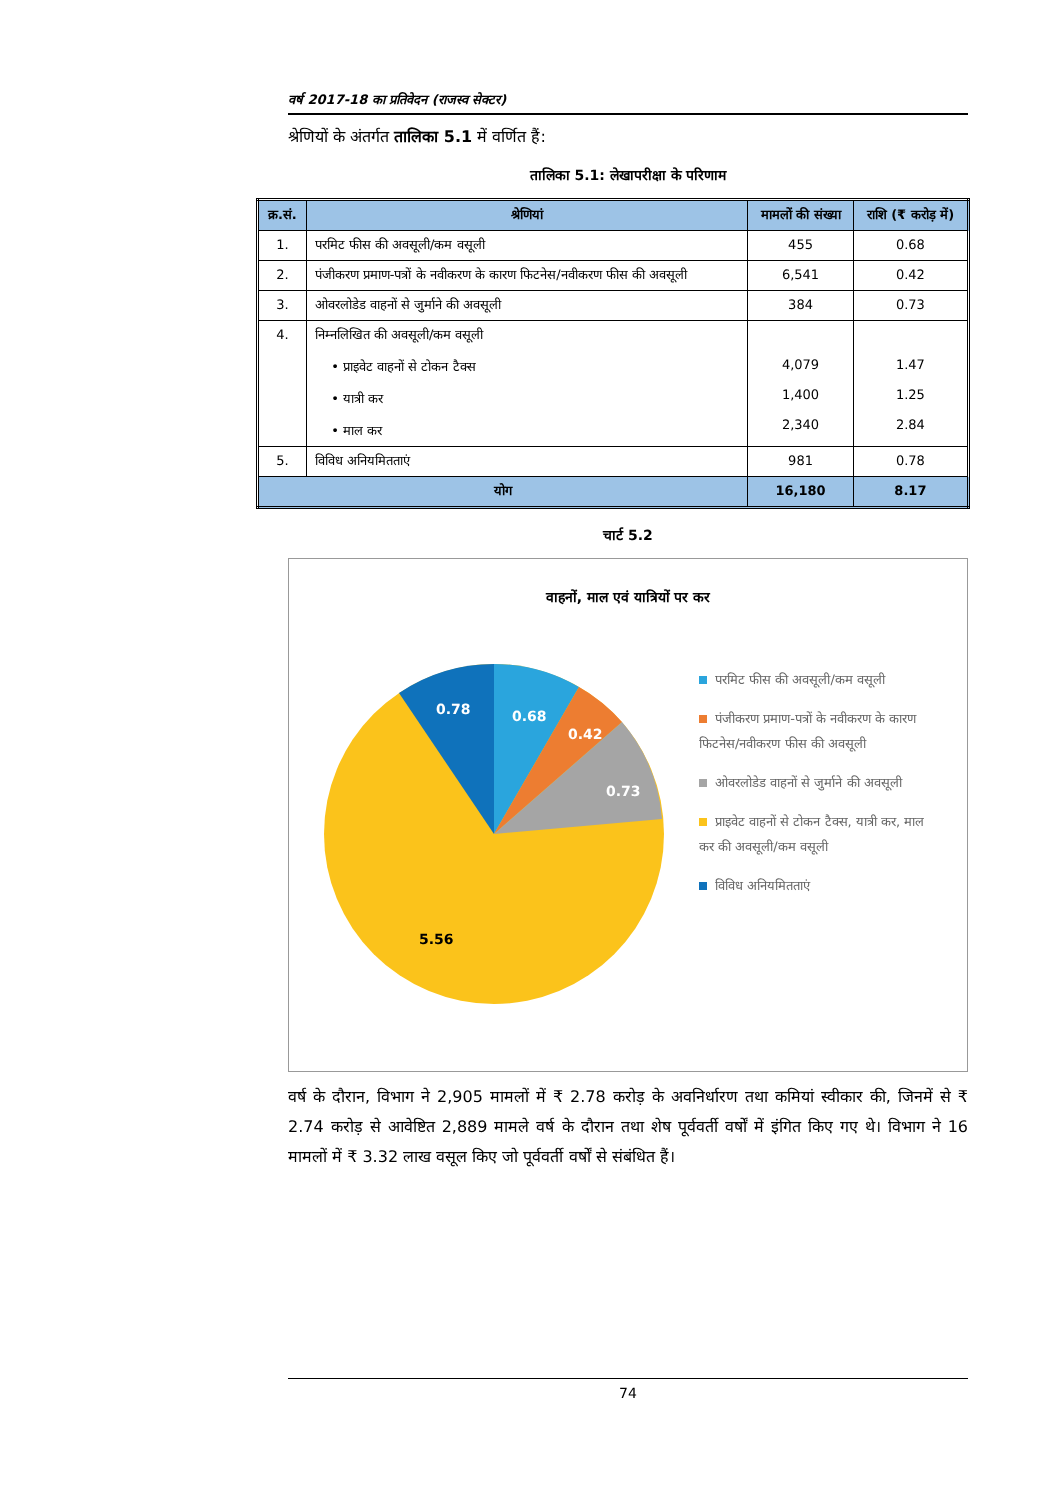वर्ष 2017-18 का प्रतिवेदन (राजस्व सेक्टर)
श्रेणियों के अंतर्गत तालिका 5.1 में वर्णित हैं:
तालिका 5.1: लेखापरीक्षा के परिणाम
| क्र.सं. | श्रेणियां | मामलों की संख्या | राशि (₹ करोड़ में) |
| --- | --- | --- | --- |
| 1. | परमिट फीस की अवसूली/कम वसूली | 455 | 0.68 |
| 2. | पंजीकरण प्रमाण-पत्रों के नवीकरण के कारण फिटनेस/नवीकरण फीस की अवसूली | 6,541 | 0.42 |
| 3. | ओवरलोडेड वाहनों से जुर्माने की अवसूली | 384 | 0.73 |
| 4. | निम्नलिखित की अवसूली/कम वसूली • प्राइवेट वाहनों से टोकन टैक्स • यात्री कर • माल कर | 4,079 1,400 2,340 | 1.47 1.25 2.84 |
| 5. | विविध अनियमितताएं | 981 | 0.78 |
| योग | | 16,180 | 8.17 |
चार्ट 5.2
वाहनों, माल एवं यात्रियों पर कर
0.78
0.68
0.42
0.73
5.56
परमिट फीस की अवसूली/कम वसूली
पंजीकरण प्रमाण-पत्रों के नवीकरण के कारण फिटनेस/नवीकरण फीस की अवसूली
ओवरलोडेड वाहनों से जुर्माने की अवसूली
प्राइवेट वाहनों से टोकन टैक्स, यात्री कर, माल कर की अवसूली/कम वसूली
विविध अनियमितताएं
वर्ष के दौरान, विभाग ने 2,905 मामलों में ₹ 2.78 करोड़ के अवनिर्धारण तथा कमियां स्वीकार की, जिनमें से ₹ 2.74 करोड़ से आवेष्टित 2,889 मामले वर्ष के दौरान तथा शेष पूर्ववर्ती वर्षों में इंगित किए गए थे। विभाग ने 16 मामलों में ₹ 3.32 लाख वसूल किए जो पूर्ववर्ती वर्षों से संबंधित हैं।
74